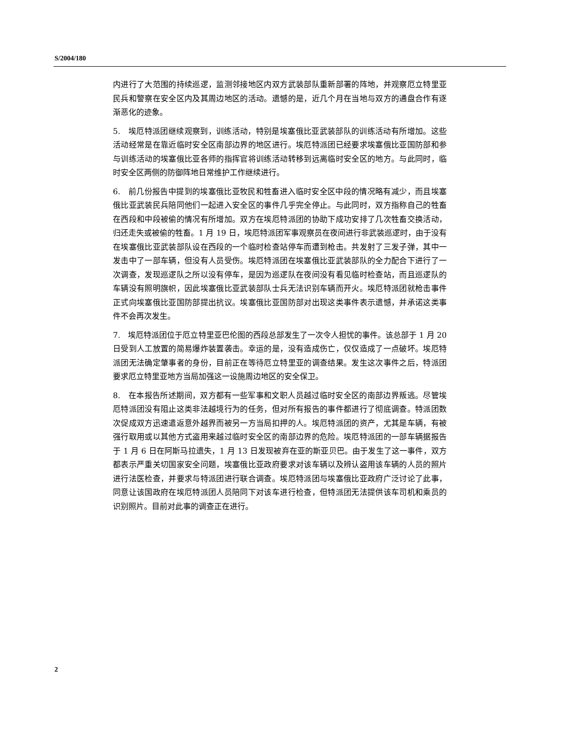S/2004/180
内进行了大范围的持续巡逻，监测邻接地区内双方武装部队重新部署的阵地，并观察厄立特里亚民兵和警察在安全区内及其周边地区的活动。遗憾的是，近几个月在当地与双方的通盘合作有逐渐恶化的迹象。
5.　埃厄特派团继续观察到，训练活动，特别是埃塞俄比亚武装部队的训练活动有所增加。这些活动经常是在靠近临时安全区南部边界的地区进行。埃厄特派团已经要求埃塞俄比亚国防部和参与训练活动的埃塞俄比亚各师的指挥官将训练活动转移到远离临时安全区的地方。与此同时，临时安全区两侧的防御阵地日常维护工作继续进行。
6.　前几份报告中提到的埃塞俄比亚牧民和牲畜进入临时安全区中段的情况略有减少，而且埃塞俄比亚武装民兵陪同他们一起进入安全区的事件几乎完全停止。与此同时，双方指称自己的牲畜在西段和中段被偷的情况有所增加。双方在埃厄特派团的协助下成功安排了几次牲畜交换活动，归还走失或被偷的牲畜。1 月 19 日，埃厄特派团军事观察员在夜间进行非武装巡逻时，由于没有在埃塞俄比亚武装部队设在西段的一个临时检查站停车而遭到枪击。共发射了三发子弹，其中一发击中了一部车辆，但没有人员受伤。埃厄特派团在埃塞俄比亚武装部队的全力配合下进行了一次调查，发现巡逻队之所以没有停车，是因为巡逻队在夜间没有看见临时检查站，而且巡逻队的车辆没有照明旗帜，因此埃塞俄比亚武装部队士兵无法识别车辆而开火。埃厄特派团就枪击事件正式向埃塞俄比亚国防部提出抗议。埃塞俄比亚国防部对出现这类事件表示遗憾，并承诺这类事件不会再次发生。
7.　埃厄特派团位于厄立特里亚巴伦图的西段总部发生了一次令人担忧的事件。该总部于 1 月 20 日受到人工放置的简易爆炸装置袭击。幸运的是，没有造成伤亡，仅仅造成了一点破坏。埃厄特派团无法确定肇事者的身份，目前正在等待厄立特里亚的调查结果。发生这次事件之后，特派团要求厄立特里亚地方当局加强这一设施周边地区的安全保卫。
8.　在本报告所述期间，双方都有一些军事和文职人员越过临时安全区的南部边界叛逃。尽管埃厄特派团没有阻止这类非法越境行为的任务，但对所有报告的事件都进行了彻底调查。特派团数次促成双方迅速遣返意外越界而被另一方当局扣押的人。埃厄特派团的资产，尤其是车辆，有被强行取用或以其他方式盗用来越过临时安全区的南部边界的危险。埃厄特派团的一部车辆据报告于 1 月 6 日在阿斯马拉遗失，1 月 13 日发现被弃在亚的斯亚贝巴。由于发生了这一事件，双方都表示严重关切国家安全问题，埃塞俄比亚政府要求对该车辆以及辨认盗用该车辆的人员的照片进行法医检查，并要求与特派团进行联合调查。埃厄特派团与埃塞俄比亚政府广泛讨论了此事，同意让该国政府在埃厄特派团人员陪同下对该车进行检查，但特派团无法提供该车司机和乘员的识别照片。目前对此事的调查正在进行。
2